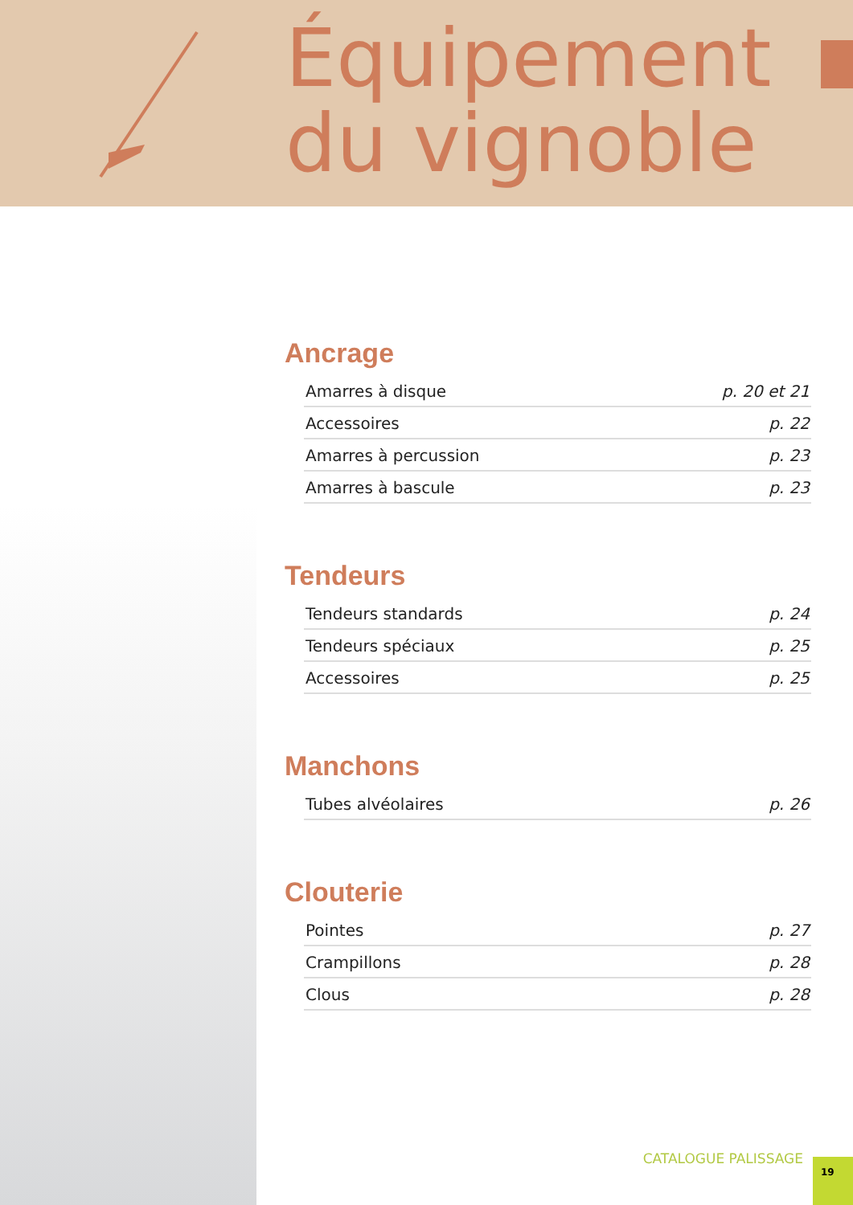Équipement
du vignoble
Ancrage
| Amarres à disque | p. 20 et 21 |
| Accessoires | p. 22 |
| Amarres à percussion | p. 23 |
| Amarres à bascule | p. 23 |
Tendeurs
| Tendeurs standards | p. 24 |
| Tendeurs spéciaux | p. 25 |
| Accessoires | p. 25 |
Manchons
| Tubes alvéolaires | p. 26 |
Clouterie
| Pointes | p. 27 |
| Crampillons | p. 28 |
| Clous | p. 28 |
CATALOGUE PALISSAGE 19